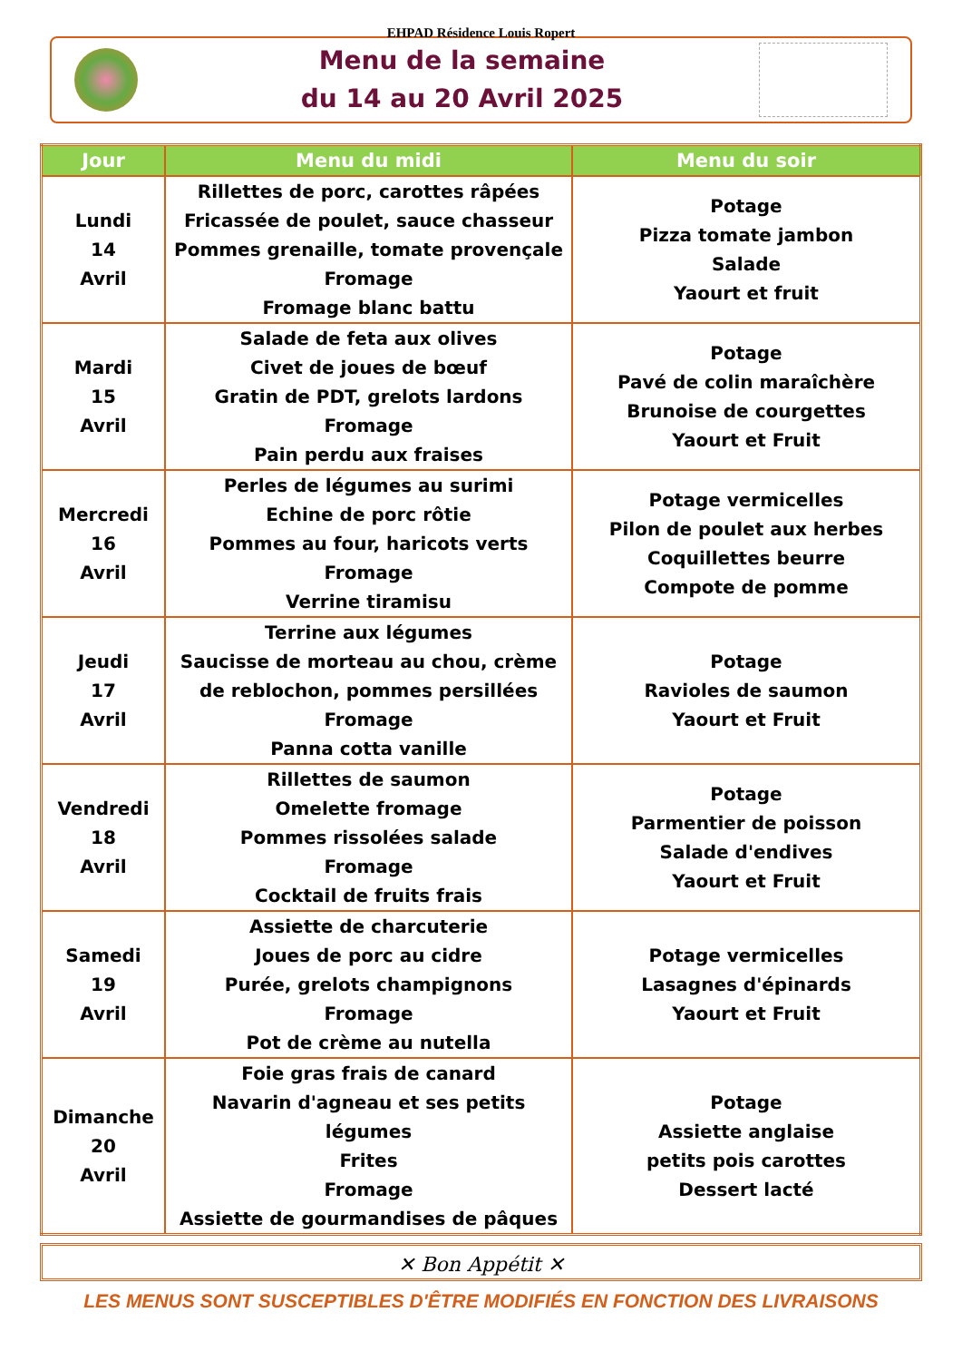EHPAD Résidence Louis Ropert
Menu de la semaine
du 14 au 20 Avril 2025
| Jour | Menu du midi | Menu du soir |
| --- | --- | --- |
| Lundi 14 Avril | Rillettes de porc, carottes râpées Fricassée de poulet, sauce chasseur Pommes grenaille, tomate provençale Fromage Fromage blanc battu | Potage Pizza tomate jambon Salade Yaourt et fruit |
| Mardi 15 Avril | Salade de feta aux olives Civet de joues de bœuf Gratin de PDT, grelots lardons Fromage Pain perdu aux fraises | Potage Pavé de colin maraîchère Brunoise de courgettes Yaourt et Fruit |
| Mercredi 16 Avril | Perles de légumes au surimi Echine de porc rôtie Pommes au four, haricots verts Fromage Verrine tiramisu | Potage vermicelles Pilon de poulet aux herbes Coquillettes beurre Compote de pomme |
| Jeudi 17 Avril | Terrine aux légumes Saucisse de morteau au chou, crème de reblochon, pommes persillées Fromage Panna cotta vanille | Potage Ravioles de saumon Yaourt et Fruit |
| Vendredi 18 Avril | Rillettes de saumon Omelette fromage Pommes rissolées salade Fromage Cocktail de fruits frais | Potage Parmentier de poisson Salade d'endives Yaourt et Fruit |
| Samedi 19 Avril | Assiette de charcuterie Joues de porc au cidre Purée, grelots champignons Fromage Pot de crème au nutella | Potage vermicelles Lasagnes d'épinards Yaourt et Fruit |
| Dimanche 20 Avril | Foie gras frais de canard Navarin d'agneau et ses petits légumes Frites Fromage Assiette de gourmandises de pâques | Potage Assiette anglaise petits pois carottes Dessert lacté |
✕ Bon Appétit ✕
LES MENUS SONT SUSCEPTIBLES D'ÊTRE MODIFIÉS EN FONCTION DES LIVRAISONS